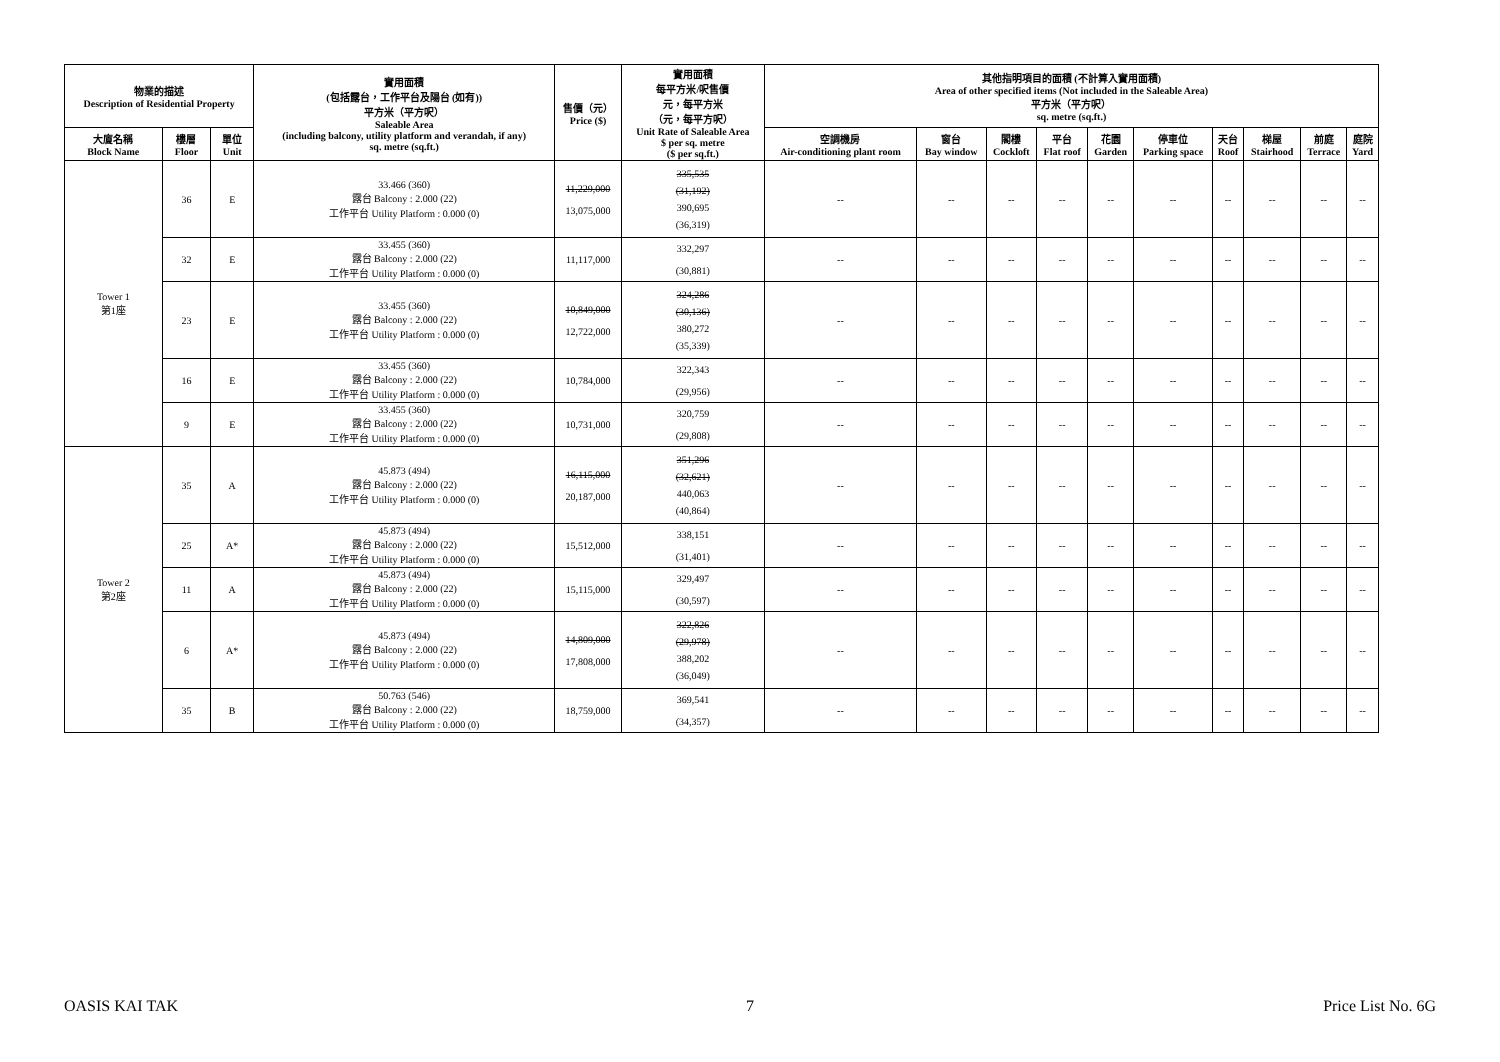| 物業的描述 Description of Residential Property | | | 實用面積 (包括露台，工作平台及陽台 (如有)) 平方米（平方呎） Saleable Area (including balcony, utility platform and verandah, if any) sq. metre (sq.ft.) | 售價（元） Price ($) | 實用面積 每平方米/呎售價 元，每平方米 （元，每平方呎） Unit Rate of Saleable Area $ per sq. metre ($ per sq.ft.) | 其他指明項目的面積 (不計算入實用面積) Area of other specified items (Not included in the Saleable Area) 平方米（平方呎） sq. metre (sq.ft.) | | | | | | | | | |
| --- | --- | --- | --- | --- | --- | --- | --- | --- | --- | --- | --- | --- | --- | --- | --- |
| 大廈名稱 Block Name | 樓層 Floor | 單位 Unit | | | | 空調機房 Air-conditioning plant room | 窗台 Bay window | 閣樓 Cockloft | 平台 Flat roof | 花園 Garden | 停車位 Parking space | 天台 Roof | 梯屋 Stairhood | 前庭 Terrace | 庭院 Yard |
| Tower 1 第1座 | 36 | E | 33.466 (360) 露台 Balcony : 2.000 (22) 工作平台 Utility Platform : 0.000 (0) | 11,229,000 13,075,000 | 335,535 (31,192) 390,695 (36,319) | -- | -- | -- | -- | -- | -- | -- | -- | -- | -- |
| | 32 | E | 33.455 (360) 露台 Balcony : 2.000 (22) 工作平台 Utility Platform : 0.000 (0) | 11,117,000 | 332,297 (30,881) | -- | -- | -- | -- | -- | -- | -- | -- | -- | -- |
| | 23 | E | 33.455 (360) 露台 Balcony : 2.000 (22) 工作平台 Utility Platform : 0.000 (0) | 10,849,000 12,722,000 | 324,286 (30,136) 380,272 (35,339) | -- | -- | -- | -- | -- | -- | -- | -- | -- | -- |
| | 16 | E | 33.455 (360) 露台 Balcony : 2.000 (22) 工作平台 Utility Platform : 0.000 (0) | 10,784,000 | 322,343 (29,956) | -- | -- | -- | -- | -- | -- | -- | -- | -- | -- |
| | 9 | E | 33.455 (360) 露台 Balcony : 2.000 (22) 工作平台 Utility Platform : 0.000 (0) | 10,731,000 | 320,759 (29,808) | -- | -- | -- | -- | -- | -- | -- | -- | -- | -- |
| Tower 2 第2座 | 35 | A | 45.873 (494) 露台 Balcony : 2.000 (22) 工作平台 Utility Platform : 0.000 (0) | 16,115,000 20,187,000 | 351,296 (32,621) 440,063 (40,864) | -- | -- | -- | -- | -- | -- | -- | -- | -- | -- |
| | 25 | A* | 45.873 (494) 露台 Balcony : 2.000 (22) 工作平台 Utility Platform : 0.000 (0) | 15,512,000 | 338,151 (31,401) | -- | -- | -- | -- | -- | -- | -- | -- | -- | -- |
| | 11 | A | 45.873 (494) 露台 Balcony : 2.000 (22) 工作平台 Utility Platform : 0.000 (0) | 15,115,000 | 329,497 (30,597) | -- | -- | -- | -- | -- | -- | -- | -- | -- | -- |
| | 6 | A* | 45.873 (494) 露台 Balcony : 2.000 (22) 工作平台 Utility Platform : 0.000 (0) | 14,809,000 17,808,000 | 322,826 (29,978) 388,202 (36,049) | -- | -- | -- | -- | -- | -- | -- | -- | -- | -- |
| | 35 | B | 50.763 (546) 露台 Balcony : 2.000 (22) 工作平台 Utility Platform : 0.000 (0) | 18,759,000 | 369,541 (34,357) | -- | -- | -- | -- | -- | -- | -- | -- | -- | -- |
OASIS KAI TAK 7 Price List No. 6G